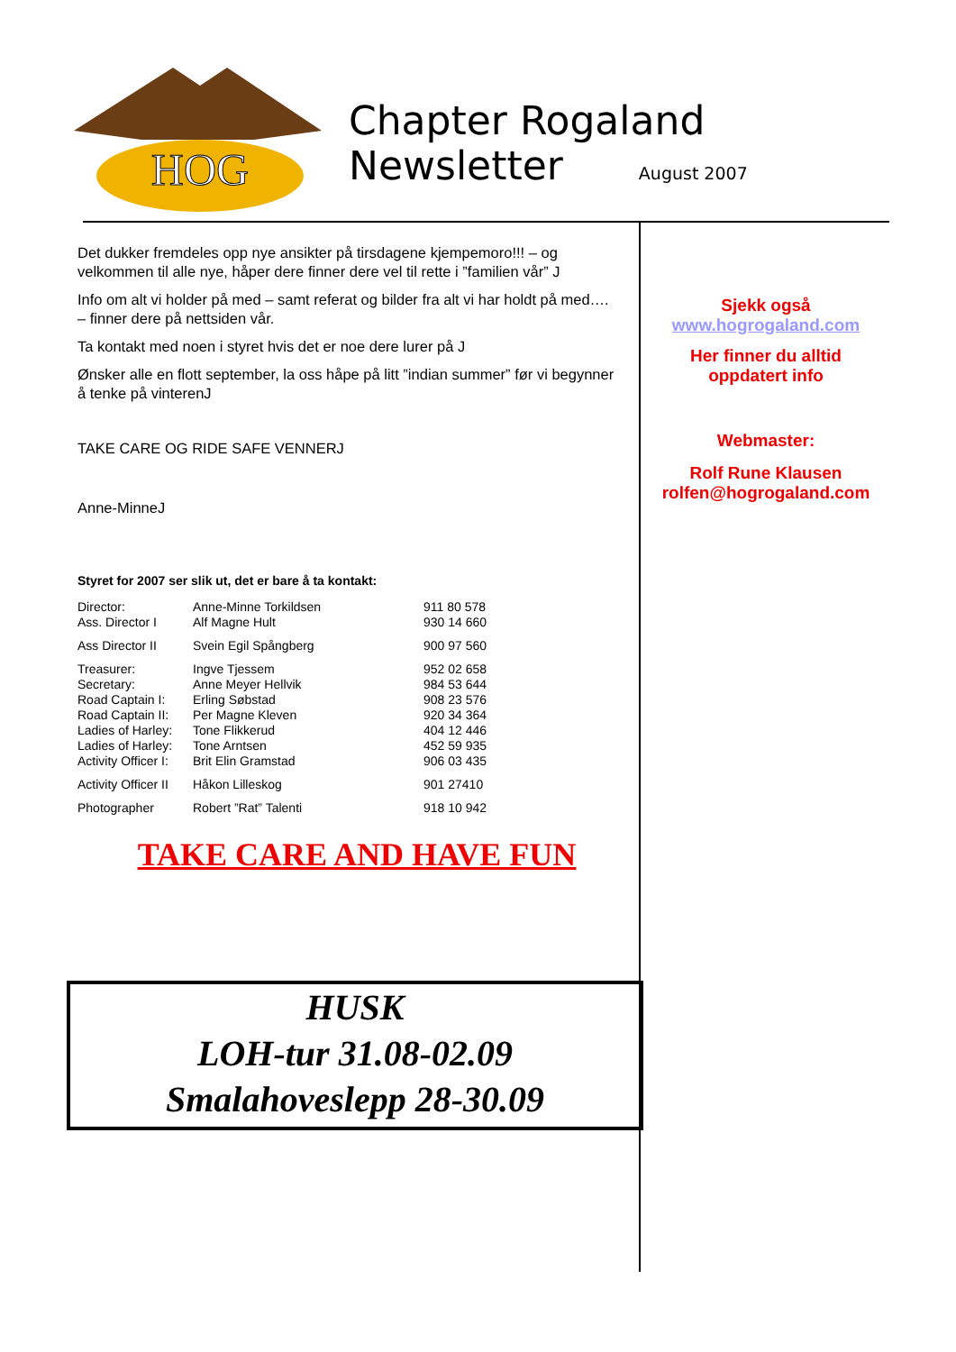HOG
Chapter Rogaland
Newsletter August 2007
Det dukker fremdeles opp nye ansikter på tirsdagene kjempemoro!!! – og velkommen til alle nye, håper dere finner dere vel til rette i ”familien vår” J
Info om alt vi holder på med – samt referat og bilder fra alt vi har holdt på med…. – finner dere på nettsiden vår.
Ta kontakt med noen i styret hvis det er noe dere lurer på J
Ønsker alle en flott september, la oss håpe på litt ”indian summer” før vi begynner å tenke på vinterenJ
TAKE CARE OG RIDE SAFE VENNERJ
Anne-MinneJ
Styret for 2007 ser slik ut, det er bare å ta kontakt:
| Director: | Anne-Minne Torkildsen | 911 80 578 |
| Ass. Director I | Alf Magne Hult | 930 14 660 |
| Ass Director II | Svein Egil Spångberg | 900 97 560 |
| Treasurer: | Ingve Tjessem | 952 02 658 |
| Secretary: | Anne Meyer Hellvik | 984 53 644 |
| Road Captain I: | Erling Søbstad | 908 23 576 |
| Road Captain II: | Per Magne Kleven | 920 34 364 |
| Ladies of Harley: | Tone Flikkerud | 404 12 446 |
| Ladies of Harley: | Tone Arntsen | 452 59 935 |
| Activity Officer I: | Brit Elin Gramstad | 906 03 435 |
| Activity Officer II | Håkon Lilleskog | 901 27410 |
| Photographer | Robert ”Rat” Talenti | 918 10 942 |
TAKE CARE AND HAVE FUN
Sjekk også
www.hogrogaland.com
Her finner du alltid oppdatert info
Webmaster:
Rolf Rune Klausen rolfen@hogrogaland.com
HUSK
LOH-tur 31.08-02.09
Smalahoveslepp 28-30.09